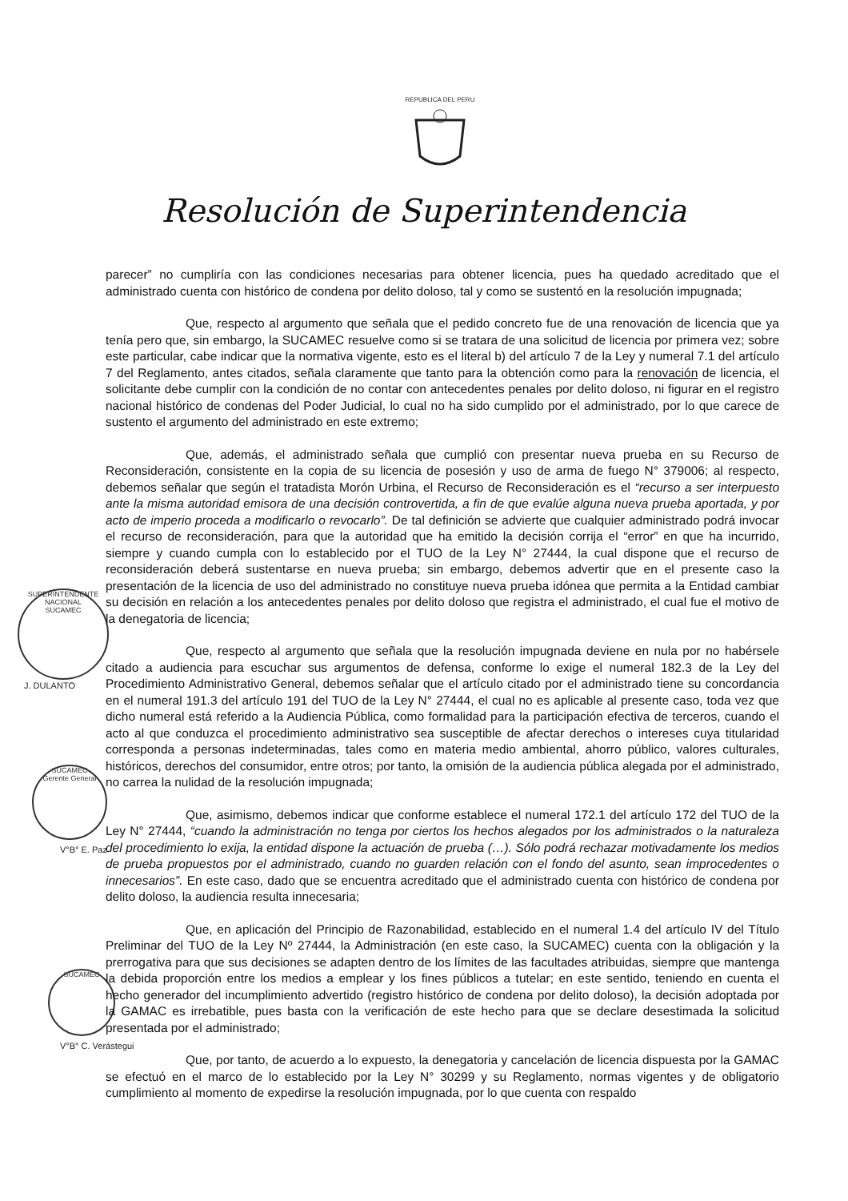REPUBLICA DEL PERU
Resolución de Superintendencia
SUPERINTENDENTE NACIONAL
SUCAMEC
J. DULANTO
SUCAMEC
Gerente General
V°B° E. Paz
SUCAMEC
V°B° C. Verástegui
parecer” no cumpliría con las condiciones necesarias para obtener licencia, pues ha quedado acreditado que el administrado cuenta con histórico de condena por delito doloso, tal y como se sustentó en la resolución impugnada;
Que, respecto al argumento que señala que el pedido concreto fue de una renovación de licencia que ya tenía pero que, sin embargo, la SUCAMEC resuelve como si se tratara de una solicitud de licencia por primera vez; sobre este particular, cabe indicar que la normativa vigente, esto es el literal b) del artículo 7 de la Ley y numeral 7.1 del artículo 7 del Reglamento, antes citados, señala claramente que tanto para la obtención como para la renovación de licencia, el solicitante debe cumplir con la condición de no contar con antecedentes penales por delito doloso, ni figurar en el registro nacional histórico de condenas del Poder Judicial, lo cual no ha sido cumplido por el administrado, por lo que carece de sustento el argumento del administrado en este extremo;
Que, además, el administrado señala que cumplió con presentar nueva prueba en su Recurso de Reconsideración, consistente en la copia de su licencia de posesión y uso de arma de fuego N° 379006; al respecto, debemos señalar que según el tratadista Morón Urbina, el Recurso de Reconsideración es el “recurso a ser interpuesto ante la misma autoridad emisora de una decisión controvertida, a fin de que evalúe alguna nueva prueba aportada, y por acto de imperio proceda a modificarlo o revocarlo”. De tal definición se advierte que cualquier administrado podrá invocar el recurso de reconsideración, para que la autoridad que ha emitido la decisión corrija el “error” en que ha incurrido, siempre y cuando cumpla con lo establecido por el TUO de la Ley N° 27444, la cual dispone que el recurso de reconsideración deberá sustentarse en nueva prueba; sin embargo, debemos advertir que en el presente caso la presentación de la licencia de uso del administrado no constituye nueva prueba idónea que permita a la Entidad cambiar su decisión en relación a los antecedentes penales por delito doloso que registra el administrado, el cual fue el motivo de la denegatoria de licencia;
Que, respecto al argumento que señala que la resolución impugnada deviene en nula por no habérsele citado a audiencia para escuchar sus argumentos de defensa, conforme lo exige el numeral 182.3 de la Ley del Procedimiento Administrativo General, debemos señalar que el artículo citado por el administrado tiene su concordancia en el numeral 191.3 del artículo 191 del TUO de la Ley N° 27444, el cual no es aplicable al presente caso, toda vez que dicho numeral está referido a la Audiencia Pública, como formalidad para la participación efectiva de terceros, cuando el acto al que conduzca el procedimiento administrativo sea susceptible de afectar derechos o intereses cuya titularidad corresponda a personas indeterminadas, tales como en materia medio ambiental, ahorro público, valores culturales, históricos, derechos del consumidor, entre otros; por tanto, la omisión de la audiencia pública alegada por el administrado, no carrea la nulidad de la resolución impugnada;
Que, asimismo, debemos indicar que conforme establece el numeral 172.1 del artículo 172 del TUO de la Ley N° 27444, “cuando la administración no tenga por ciertos los hechos alegados por los administrados o la naturaleza del procedimiento lo exija, la entidad dispone la actuación de prueba (…). Sólo podrá rechazar motivadamente los medios de prueba propuestos por el administrado, cuando no guarden relación con el fondo del asunto, sean improcedentes o innecesarios”. En este caso, dado que se encuentra acreditado que el administrado cuenta con histórico de condena por delito doloso, la audiencia resulta innecesaria;
Que, en aplicación del Principio de Razonabilidad, establecido en el numeral 1.4 del artículo IV del Título Preliminar del TUO de la Ley Nº 27444, la Administración (en este caso, la SUCAMEC) cuenta con la obligación y la prerrogativa para que sus decisiones se adapten dentro de los límites de las facultades atribuidas, siempre que mantenga la debida proporción entre los medios a emplear y los fines públicos a tutelar; en este sentido, teniendo en cuenta el hecho generador del incumplimiento advertido (registro histórico de condena por delito doloso), la decisión adoptada por la GAMAC es irrebatible, pues basta con la verificación de este hecho para que se declare desestimada la solicitud presentada por el administrado;
Que, por tanto, de acuerdo a lo expuesto, la denegatoria y cancelación de licencia dispuesta por la GAMAC se efectuó en el marco de lo establecido por la Ley N° 30299 y su Reglamento, normas vigentes y de obligatorio cumplimiento al momento de expedirse la resolución impugnada, por lo que cuenta con respaldo